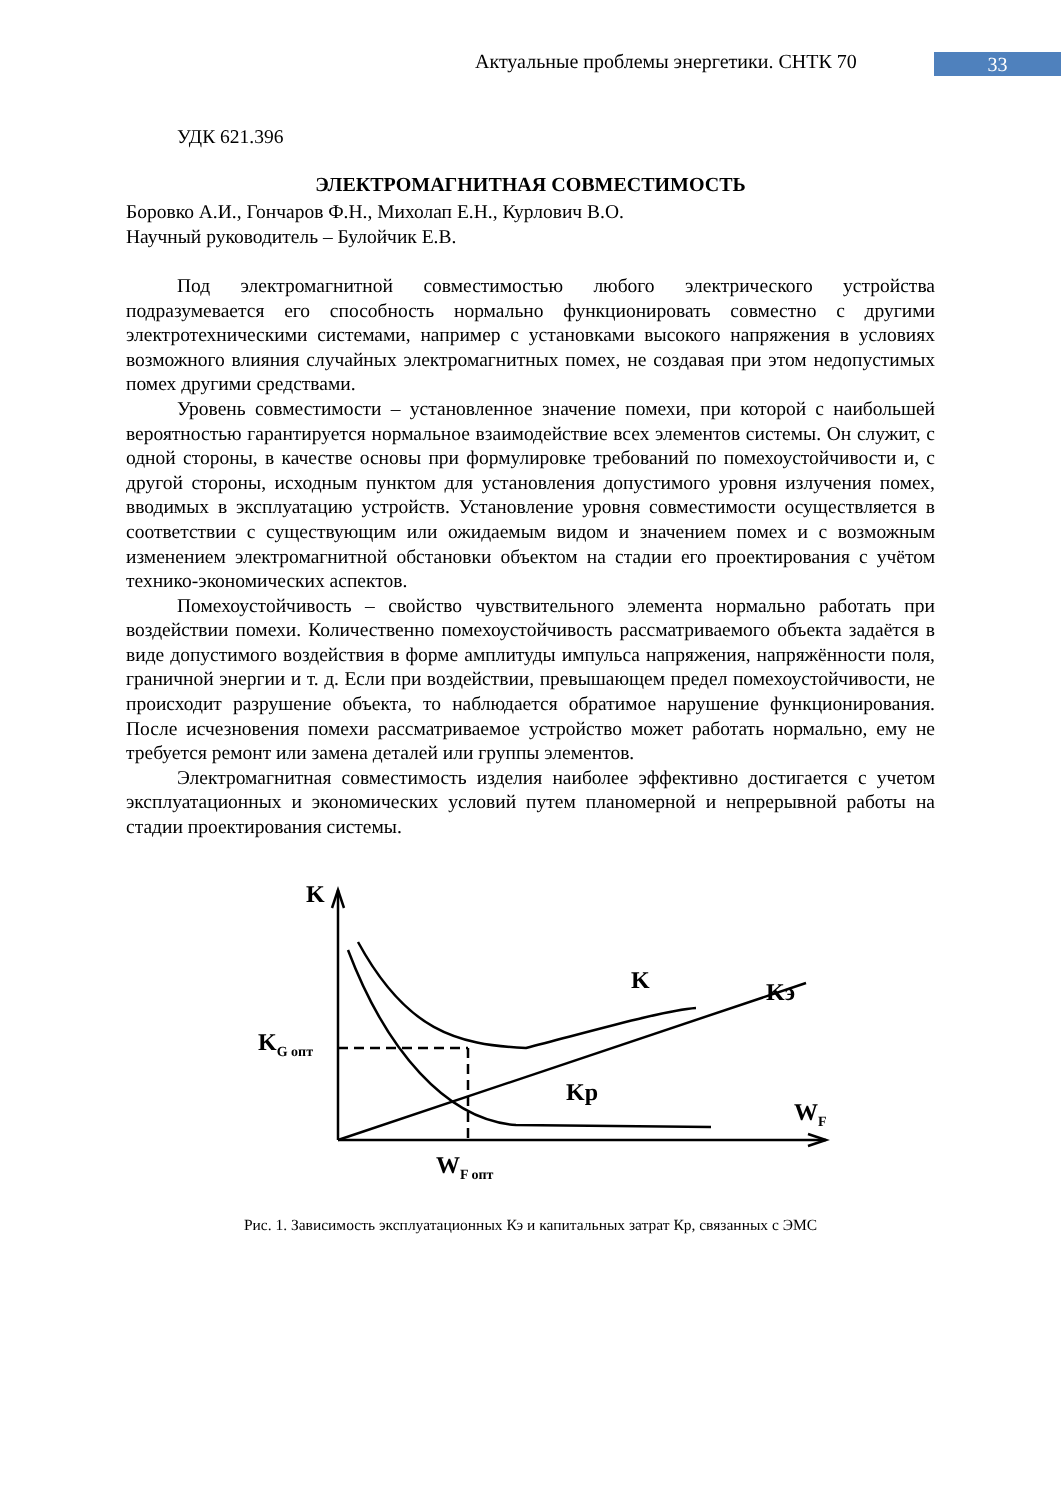Актуальные проблемы энергетики. СНТК 70 33
УДК 621.396
ЭЛЕКТРОМАГНИТНАЯ СОВМЕСТИМОСТЬ
Боровко А.И., Гончаров Ф.Н., Михолап Е.Н., Курлович В.О.
Научный руководитель – Булойчик Е.В.
Под электромагнитной совместимостью любого электрического устройства подразумевается его способность нормально функционировать совместно с другими электротехническими системами, например с установками высокого напряжения в условиях возможного влияния случайных электромагнитных помех, не создавая при этом недопустимых помех другими средствами.
Уровень совместимости – установленное значение помехи, при которой с наибольшей вероятностью гарантируется нормальное взаимодействие всех элементов системы. Он служит, с одной стороны, в качестве основы при формулировке требований по помехоустойчивости и, с другой стороны, исходным пунктом для установления допустимого уровня излучения помех, вводимых в эксплуатацию устройств. Установление уровня совместимости осуществляется в соответствии с существующим или ожидаемым видом и значением помех и с возможным изменением электромагнитной обстановки объектом на стадии его проектирования с учётом технико-экономических аспектов.
Помехоустойчивость – свойство чувствительного элемента нормально работать при воздействии помехи. Количественно помехоустойчивость рассматриваемого объекта задаётся в виде допустимого воздействия в форме амплитуды импульса напряжения, напряжённости поля, граничной энергии и т. д. Если при воздействии, превышающем предел помехоустойчивости, не происходит разрушение объекта, то наблюдается обратимое нарушение функционирования. После исчезновения помехи рассматриваемое устройство может работать нормально, ему не требуется ремонт или замена деталей или группы элементов.
Электромагнитная совместимость изделия наиболее эффективно достигается с учетом эксплуатационных и экономических условий путем планомерной и непрерывной работы на стадии проектирования системы.
K
K
Kэ
KG опт
Kр
WF
WF опт
Рис. 1. Зависимость эксплуатационных Кэ и капитальных затрат Кр, связанных с ЭМС